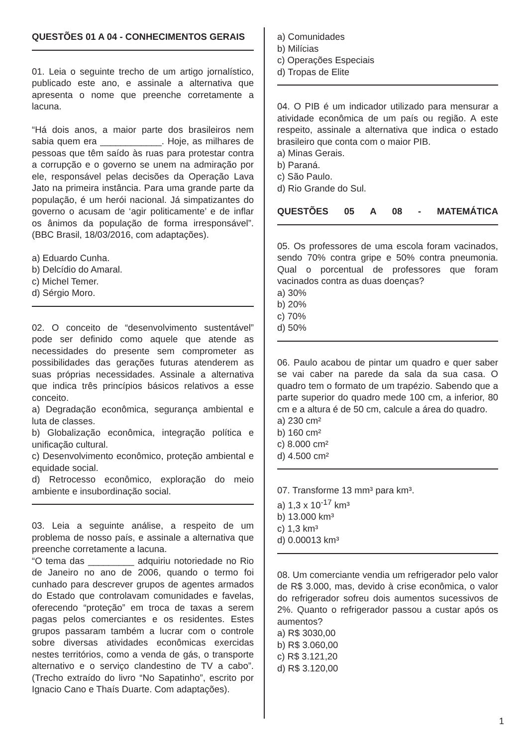QUESTÕES 01 A 04 - CONHECIMENTOS GERAIS
01. Leia o seguinte trecho de um artigo jornalístico, publicado este ano, e assinale a alternativa que apresenta o nome que preenche corretamente a lacuna.
“Há dois anos, a maior parte dos brasileiros nem sabia quem era ____________. Hoje, as milhares de pessoas que têm saído às ruas para protestar contra a corrupção e o governo se unem na admiração por ele, responsável pelas decisões da Operação Lava Jato na primeira instância. Para uma grande parte da população, é um herói nacional. Já simpatizantes do governo o acusam de ‘agir politicamente’ e de inflar os ânimos da população de forma irresponsável”. (BBC Brasil, 18/03/2016, com adaptações).
a) Eduardo Cunha.
b) Delcídio do Amaral.
c) Michel Temer.
d) Sérgio Moro.
02. O conceito de “desenvolvimento sustentável” pode ser definido como aquele que atende as necessidades do presente sem comprometer as possibilidades das gerações futuras atenderem as suas próprias necessidades. Assinale a alternativa que indica três princípios básicos relativos a esse conceito.
a) Degradação econômica, segurança ambiental e luta de classes.
b) Globalização econômica, integração política e unificação cultural.
c) Desenvolvimento econômico, proteção ambiental e equidade social.
d) Retrocesso econômico, exploração do meio ambiente e insubordinação social.
03. Leia a seguinte análise, a respeito de um problema de nosso país, e assinale a alternativa que preenche corretamente a lacuna.
“O tema das _________ adquiriu notoriedade no Rio de Janeiro no ano de 2006, quando o termo foi cunhado para descrever grupos de agentes armados do Estado que controlavam comunidades e favelas, oferecendo “proteção” em troca de taxas a serem pagas pelos comerciantes e os residentes. Estes grupos passaram também a lucrar com o controle sobre diversas atividades econômicas exercidas nestes territórios, como a venda de gás, o transporte alternativo e o serviço clandestino de TV a cabo”. (Trecho extraído do livro “No Sapatinho”, escrito por Ignacio Cano e Thaís Duarte. Com adaptações).
a) Comunidades
b) Milícias
c) Operações Especiais
d) Tropas de Elite
04. O PIB é um indicador utilizado para mensurar a atividade econômica de um país ou região. A este respeito, assinale a alternativa que indica o estado brasileiro que conta com o maior PIB.
a) Minas Gerais.
b) Paraná.
c) São Paulo.
d) Rio Grande do Sul.
QUESTÕES 05 A 08 - MATEMÁTICA
05. Os professores de uma escola foram vacinados, sendo 70% contra gripe e 50% contra pneumonia. Qual o porcentual de professores que foram vacinados contra as duas doenças?
a) 30%
b) 20%
c) 70%
d) 50%
06. Paulo acabou de pintar um quadro e quer saber se vai caber na parede da sala da sua casa. O quadro tem o formato de um trapézio. Sabendo que a parte superior do quadro mede 100 cm, a inferior, 80 cm e a altura é de 50 cm, calcule a área do quadro.
a) 230 cm²
b) 160 cm²
c) 8.000 cm²
d) 4.500 cm²
07. Transforme 13 mm³ para km³.
a) 1,3 x 10<sup>-17</sup> km³
b) 13.000 km³
c) 1,3 km³
d) 0.00013 km³
08. Um comerciante vendia um refrigerador pelo valor de R$ 3.000, mas, devido à crise econômica, o valor do refrigerador sofreu dois aumentos sucessivos de 2%. Quanto o refrigerador passou a custar após os aumentos?
a) R$ 3030,00
b) R$ 3.060,00
c) R$ 3.121,20
d) R$ 3.120,00
1